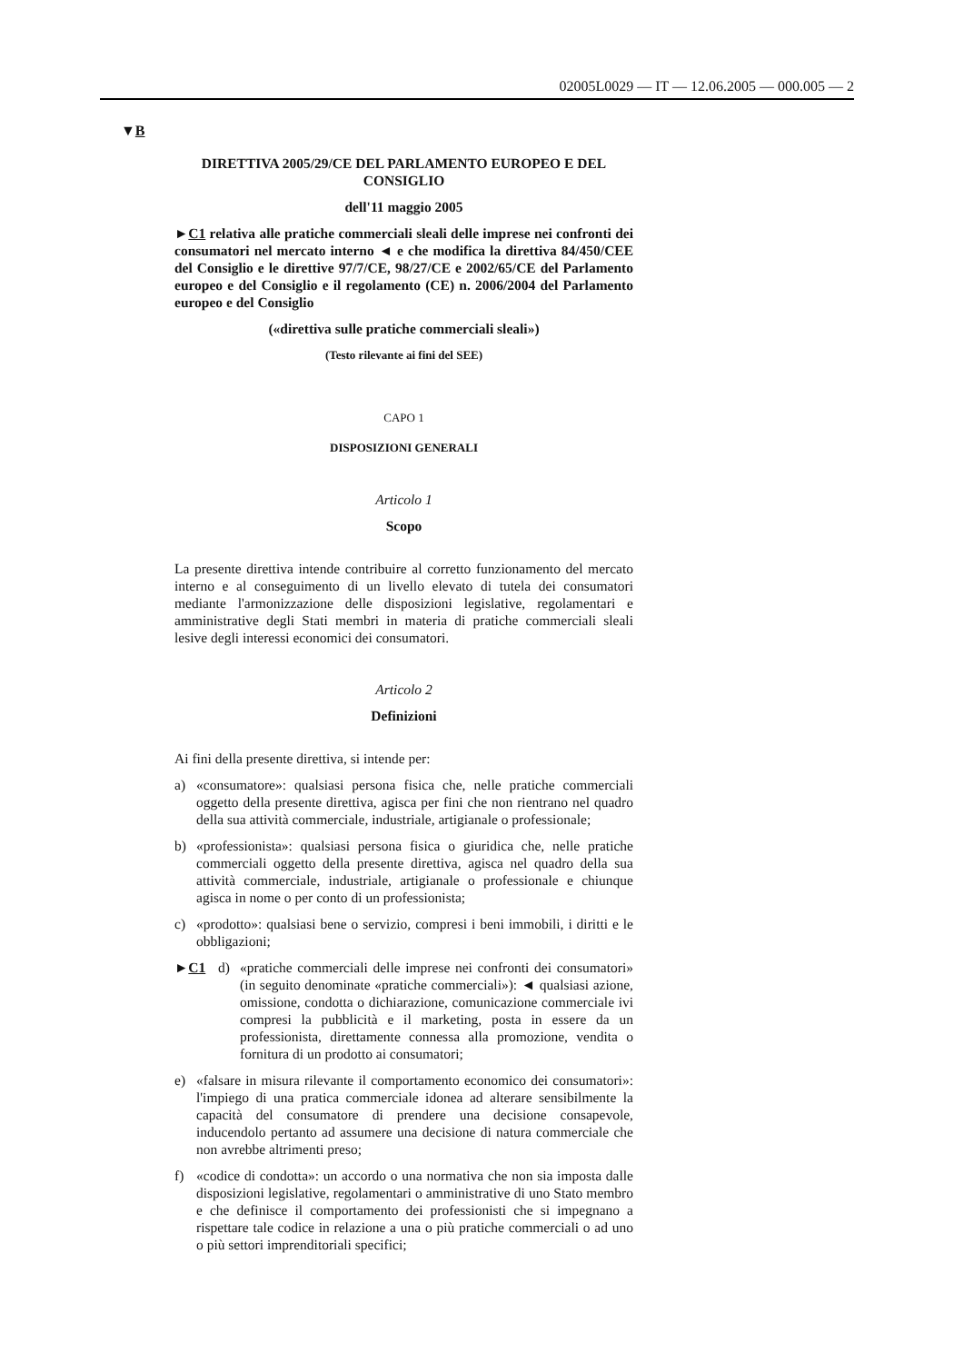02005L0029 — IT — 12.06.2005 — 000.005 — 2
▼B
DIRETTIVA 2005/29/CE DEL PARLAMENTO EUROPEO E DEL CONSIGLIO
dell'11 maggio 2005
►C1 relativa alle pratiche commerciali sleali delle imprese nei confronti dei consumatori nel mercato interno ◄ e che modifica la direttiva 84/450/CEE del Consiglio e le direttive 97/7/CE, 98/27/CE e 2002/65/CE del Parlamento europeo e del Consiglio e il regolamento (CE) n. 2006/2004 del Parlamento europeo e del Consiglio
(«direttiva sulle pratiche commerciali sleali»)
(Testo rilevante ai fini del SEE)
CAPO 1
DISPOSIZIONI GENERALI
Articolo 1
Scopo
La presente direttiva intende contribuire al corretto funzionamento del mercato interno e al conseguimento di un livello elevato di tutela dei consumatori mediante l'armonizzazione delle disposizioni legislative, regolamentari e amministrative degli Stati membri in materia di pratiche commerciali sleali lesive degli interessi economici dei consumatori.
Articolo 2
Definizioni
Ai fini della presente direttiva, si intende per:
a) «consumatore»: qualsiasi persona fisica che, nelle pratiche commerciali oggetto della presente direttiva, agisca per fini che non rientrano nel quadro della sua attività commerciale, industriale, artigianale o professionale;
b) «professionista»: qualsiasi persona fisica o giuridica che, nelle pratiche commerciali oggetto della presente direttiva, agisca nel quadro della sua attività commerciale, industriale, artigianale o professionale e chiunque agisca in nome o per conto di un professionista;
c) «prodotto»: qualsiasi bene o servizio, compresi i beni immobili, i diritti e le obbligazioni;
►C1 d) «pratiche commerciali delle imprese nei confronti dei consumatori» (in seguito denominate «pratiche commerciali»): ◄ qualsiasi azione, omissione, condotta o dichiarazione, comunicazione commerciale ivi compresi la pubblicità e il marketing, posta in essere da un professionista, direttamente connessa alla promozione, vendita o fornitura di un prodotto ai consumatori;
e) «falsare in misura rilevante il comportamento economico dei consumatori»: l'impiego di una pratica commerciale idonea ad alterare sensibilmente la capacità del consumatore di prendere una decisione consapevole, inducendolo pertanto ad assumere una decisione di natura commerciale che non avrebbe altrimenti preso;
f) «codice di condotta»: un accordo o una normativa che non sia imposta dalle disposizioni legislative, regolamentari o amministrative di uno Stato membro e che definisce il comportamento dei professionisti che si impegnano a rispettare tale codice in relazione a una o più pratiche commerciali o ad uno o più settori imprenditoriali specifici;